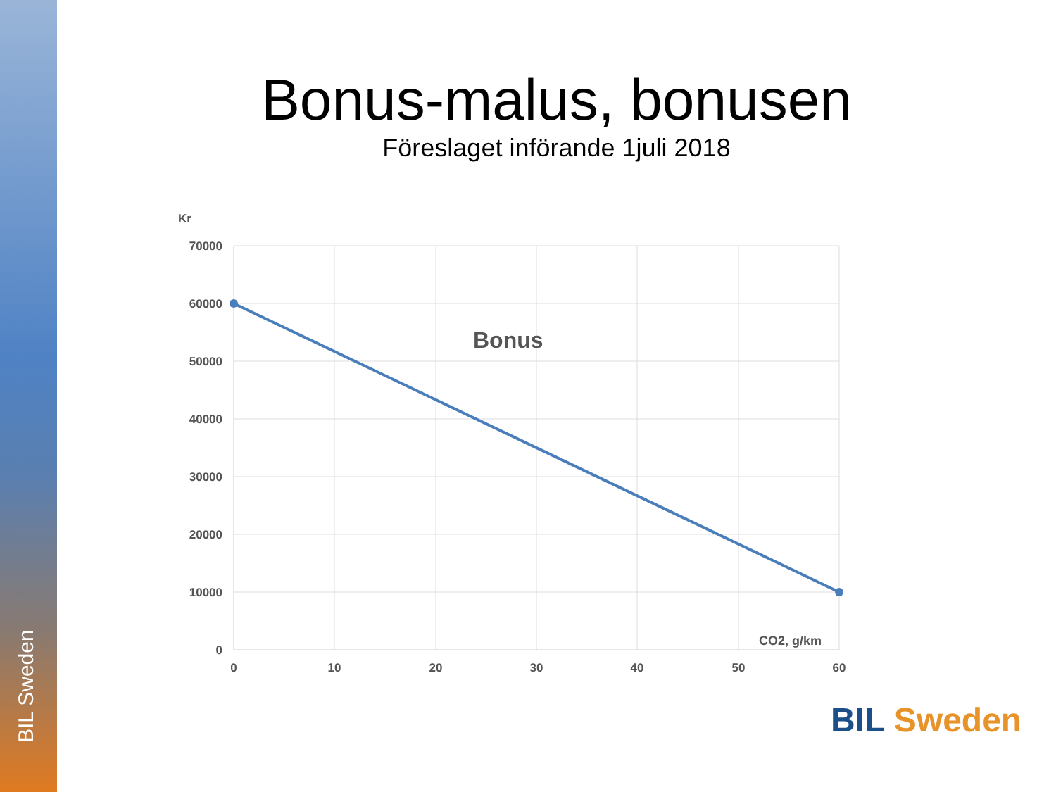BIL Sweden
Bonus-malus, bonusen
Föreslaget införande 1juli 2018
Kr
70000
60000
50000
40000
30000
20000
10000
0
0
10
20
30
40
50
60
CO2, g/km
Bonus
BIL Sweden